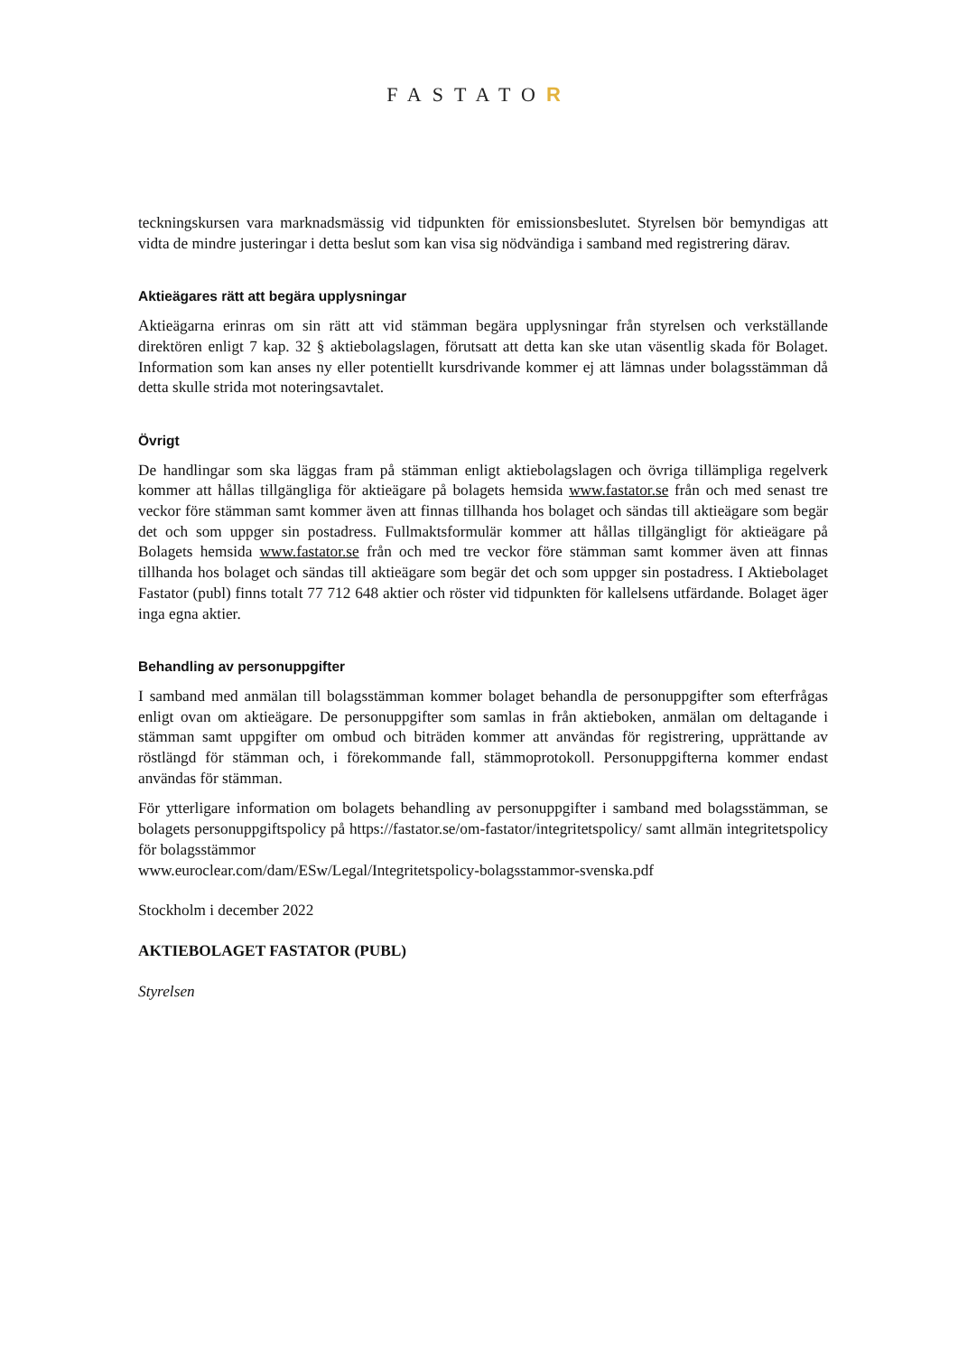FASTATOR
teckningskursen vara marknadsmässig vid tidpunkten för emissionsbeslutet. Styrelsen bör bemyndigas att vidta de mindre justeringar i detta beslut som kan visa sig nödvändiga i samband med registrering därav.
Aktieägares rätt att begära upplysningar
Aktieägarna erinras om sin rätt att vid stämman begära upplysningar från styrelsen och verkställande direktören enligt 7 kap. 32 § aktiebolagslagen, förutsatt att detta kan ske utan väsentlig skada för Bolaget. Information som kan anses ny eller potentiellt kursdrivande kommer ej att lämnas under bolagsstämman då detta skulle strida mot noteringsavtalet.
Övrigt
De handlingar som ska läggas fram på stämman enligt aktiebolagslagen och övriga tillämpliga regelverk kommer att hållas tillgängliga för aktieägare på bolagets hemsida www.fastator.se från och med senast tre veckor före stämman samt kommer även att finnas tillhanda hos bolaget och sändas till aktieägare som begär det och som uppger sin postadress. Fullmaktsformulär kommer att hållas tillgängligt för aktieägare på Bolagets hemsida www.fastator.se från och med tre veckor före stämman samt kommer även att finnas tillhanda hos bolaget och sändas till aktieägare som begär det och som uppger sin postadress. I Aktiebolaget Fastator (publ) finns totalt 77 712 648 aktier och röster vid tidpunkten för kallelsens utfärdande. Bolaget äger inga egna aktier.
Behandling av personuppgifter
I samband med anmälan till bolagsstämman kommer bolaget behandla de personuppgifter som efterfrågas enligt ovan om aktieägare. De personuppgifter som samlas in från aktieboken, anmälan om deltagande i stämman samt uppgifter om ombud och biträden kommer att användas för registrering, upprättande av röstlängd för stämman och, i förekommande fall, stämmoprotokoll. Personuppgifterna kommer endast användas för stämman.
För ytterligare information om bolagets behandling av personuppgifter i samband med bolagsstämman, se bolagets personuppgiftspolicy på https://fastator.se/om-fastator/integritetspolicy/ samt allmän integritetspolicy för bolagsstämmor
www.euroclear.com/dam/ESw/Legal/Integritetspolicy-bolagsstammor-svenska.pdf
Stockholm i december 2022
AKTIEBOLAGET FASTATOR (PUBL)
Styrelsen